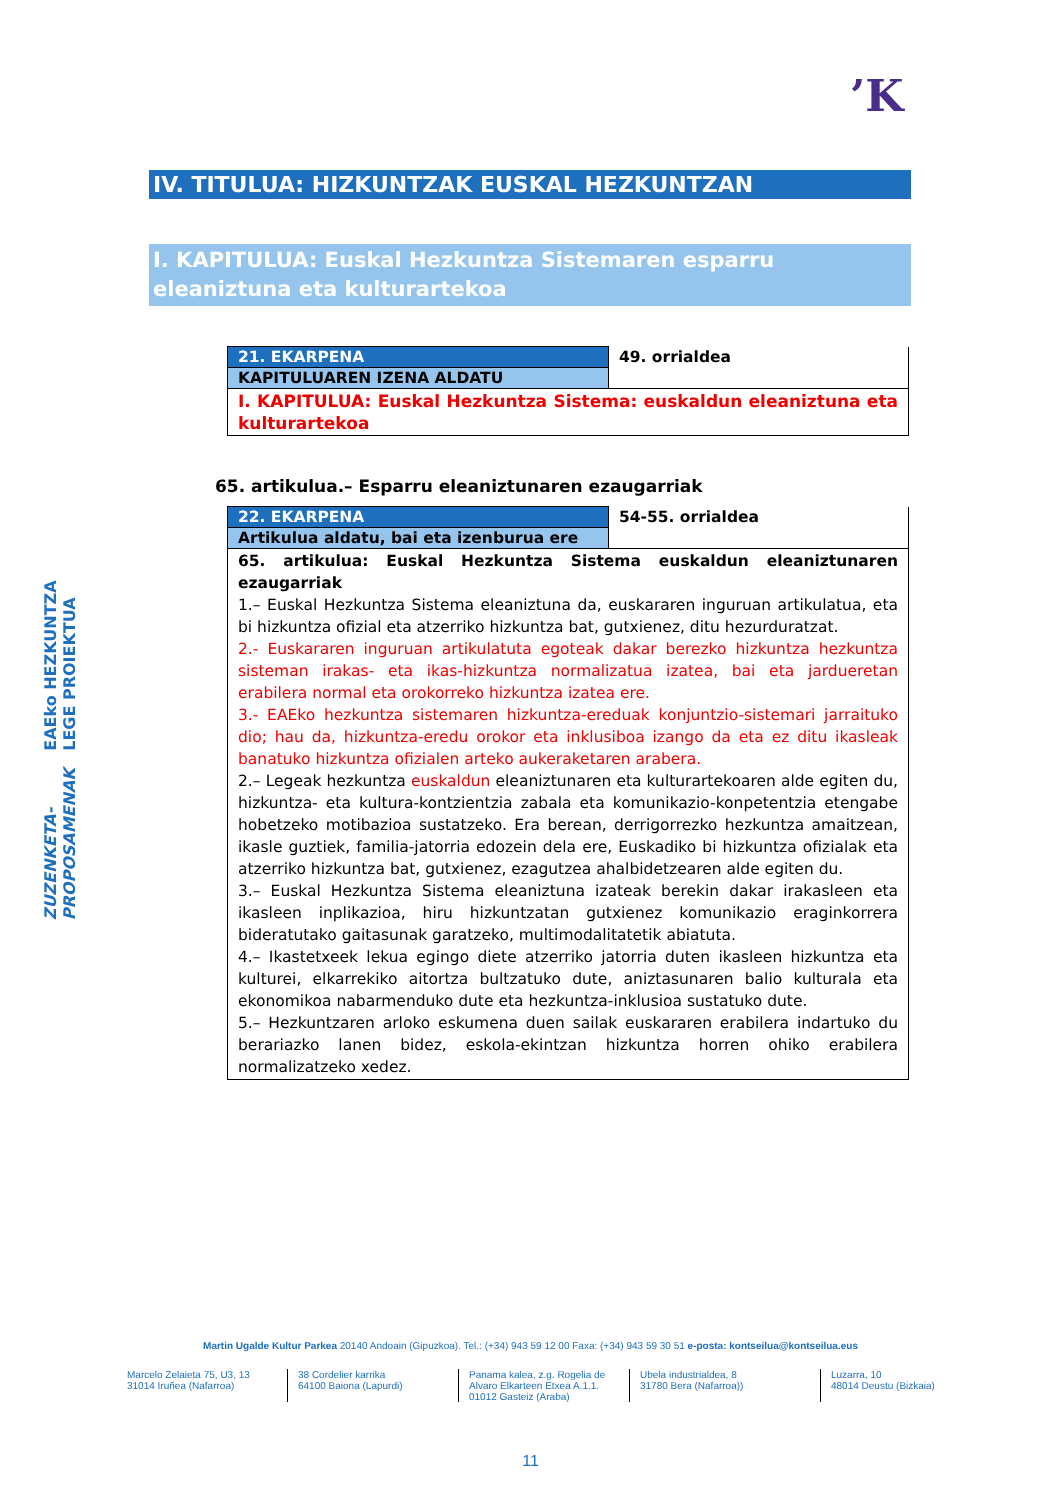’K
EAEko HEZKUNTZA LEGE PROIEKTUA
ZUZENKETA-PROPOSAMENAK
IV. TITULUA: HIZKUNTZAK EUSKAL HEZKUNTZAN
I. KAPITULUA: Euskal Hezkuntza Sistemaren esparru eleaniztuna eta kulturartekoa
| 21. EKARPENA | 49. orrialdea |
| KAPITULUAREN IZENA ALDATU | |
| I. KAPITULUA: Euskal Hezkuntza Sistema: euskaldun eleaniztuna eta kulturartekoa | |
65. artikulua.– Esparru eleaniztunaren ezaugarriak
| 22. EKARPENA | 54-55. orrialdea |
| Artikulua aldatu, bai eta izenburua ere | |
| 65. artikulua: Euskal Hezkuntza Sistema euskaldun eleaniztunaren ezaugarriak 1.– Euskal Hezkuntza Sistema eleaniztuna da, euskararen inguruan artikulatua, eta bi hizkuntza ofizial eta atzerriko hizkuntza bat, gutxienez, ditu hezurduratzat. 2.- Euskararen inguruan artikulatuta egoteak dakar berezko hizkuntza hezkuntza sisteman irakas- eta ikas-hizkuntza normalizatua izatea, bai eta jardueretan erabilera normal eta orokorreko hizkuntza izatea ere. 3.- EAEko hezkuntza sistemaren hizkuntza-ereduak konjuntzio-sistemari jarraituko dio; hau da, hizkuntza-eredu orokor eta inklusiboa izango da eta ez ditu ikasleak banatuko hizkuntza ofizialen arteko aukeraketaren arabera. 2.– Legeak hezkuntza euskaldun eleaniztunaren eta kulturartekoaren alde egiten du, hizkuntza- eta kultura-kontzientzia zabala eta komunikazio-konpetentzia etengabe hobetzeko motibazioa sustatzeko. Era berean, derrigorrezko hezkuntza amaitzean, ikasle guztiek, familia-jatorria edozein dela ere, Euskadiko bi hizkuntza ofizialak eta atzerriko hizkuntza bat, gutxienez, ezagutzea ahalbidetzearen alde egiten du. 3.– Euskal Hezkuntza Sistema eleaniztuna izateak berekin dakar irakasleen eta ikasleen inplikazioa, hiru hizkuntzatan gutxienez komunikazio eraginkorrera bideratutako gaitasunak garatzeko, multimodalitatetik abiatuta. 4.– Ikastetxeek lekua egingo diete atzerriko jatorria duten ikasleen hizkuntza eta kulturei, elkarrekiko aitortza bultzatuko dute, aniztasunaren balio kulturala eta ekonomikoa nabarmenduko dute eta hezkuntza-inklusioa sustatuko dute. 5.– Hezkuntzaren arloko eskumena duen sailak euskararen erabilera indartuko du berariazko lanen bidez, eskola-ekintzan hizkuntza horren ohiko erabilera normalizatzeko xedez. | |
Martin Ugalde Kultur Parkea 20140 Andoain (Gipuzkoa). Tel.: (+34) 943 59 12 00 Faxa: (+34) 943 59 30 51 e-posta: kontseilua@kontseilua.eus
Marcelo Zelaieta 75, U3, 13
31014 Iruñea (Nafarroa)
38 Cordelier karrika
64100 Baiona (Lapurdi)
Panama kalea, z.g. Rogelia de Alvaro Elkarteen Etxea A.1.1.
01012 Gasteiz (Araba)
Ubela industrialdea, 8
31780 Bera (Nafarroa))
Luzarra, 10
48014 Deustu (Bizkaia)
11